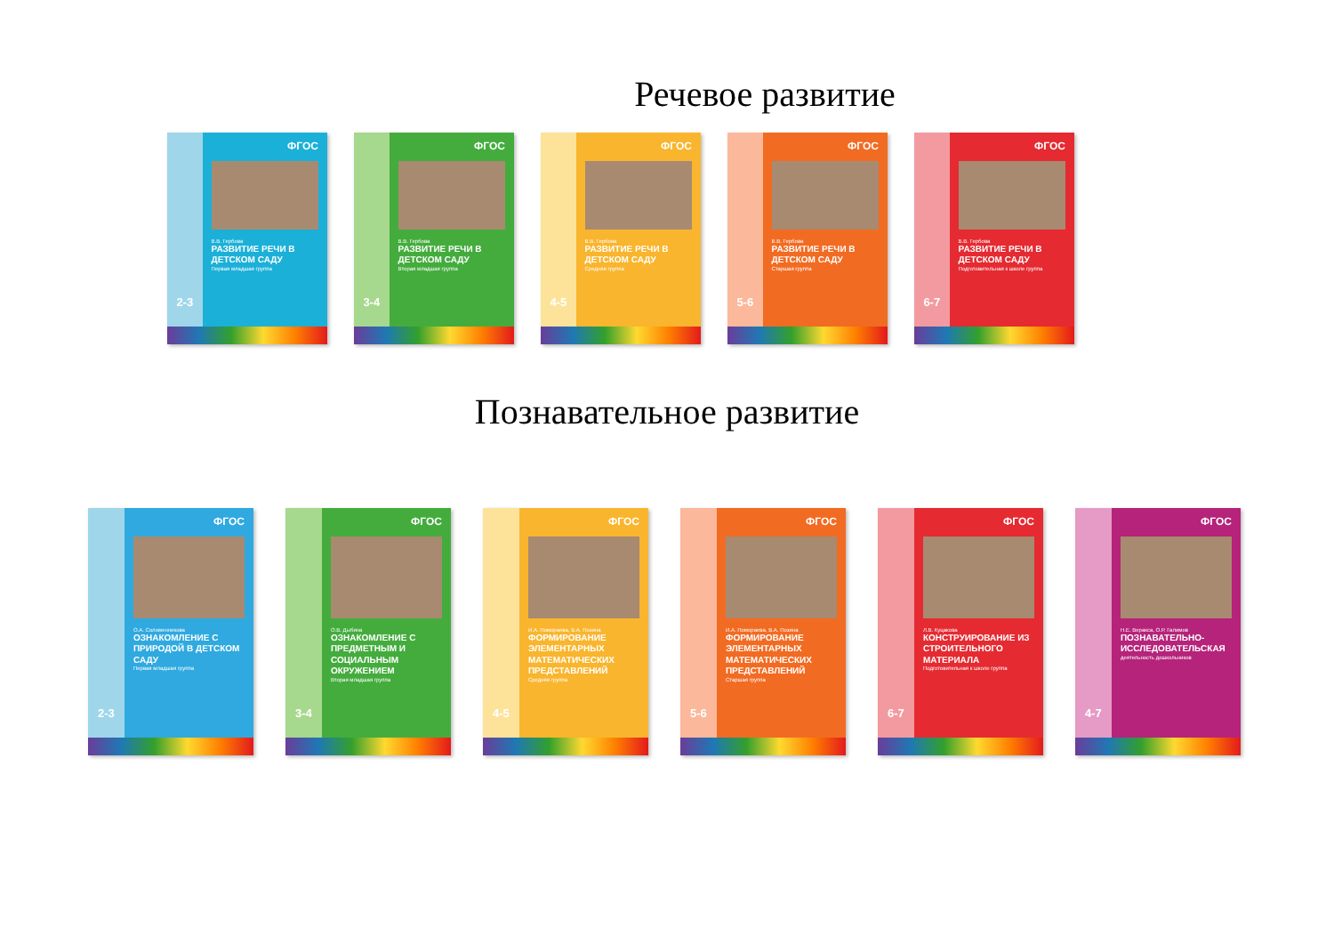Речевое развитие
2-3
ФГОС
В.В. Гербова
РАЗВИТИЕ РЕЧИ В ДЕТСКОМ САДУ
Первая младшая группа
3-4
ФГОС
В.В. Гербова
РАЗВИТИЕ РЕЧИ В ДЕТСКОМ САДУ
Вторая младшая группа
4-5
ФГОС
В.В. Гербова
РАЗВИТИЕ РЕЧИ В ДЕТСКОМ САДУ
Средняя группа
5-6
ФГОС
В.В. Гербова
РАЗВИТИЕ РЕЧИ В ДЕТСКОМ САДУ
Старшая группа
6-7
ФГОС
В.В. Гербова
РАЗВИТИЕ РЕЧИ В ДЕТСКОМ САДУ
Подготовительная к школе группа
Познавательное развитие
2-3
ФГОС
О.А. Соломенникова
ОЗНАКОМЛЕНИЕ С ПРИРОДОЙ В ДЕТСКОМ САДУ
Первая младшая группа
3-4
ФГОС
О.В. Дыбина
ОЗНАКОМЛЕНИЕ С ПРЕДМЕТНЫМ И СОЦИАЛЬНЫМ ОКРУЖЕНИЕМ
Вторая младшая группа
4-5
ФГОС
И.А. Помораева, В.А. Позина
ФОРМИРОВАНИЕ ЭЛЕМЕНТАРНЫХ МАТЕМАТИЧЕСКИХ ПРЕДСТАВЛЕНИЙ
Средняя группа
5-6
ФГОС
И.А. Помораева, В.А. Позина
ФОРМИРОВАНИЕ ЭЛЕМЕНТАРНЫХ МАТЕМАТИЧЕСКИХ ПРЕДСТАВЛЕНИЙ
Старшая группа
6-7
ФГОС
Л.В. Куцакова
КОНСТРУИРОВАНИЕ ИЗ СТРОИТЕЛЬНОГО МАТЕРИАЛА
Подготовительная к школе группа
4-7
ФГОС
Н.Е. Веракса, О.Р. Галимов
ПОЗНАВАТЕЛЬНО-ИССЛЕДОВАТЕЛЬСКАЯ
деятельность дошкольников